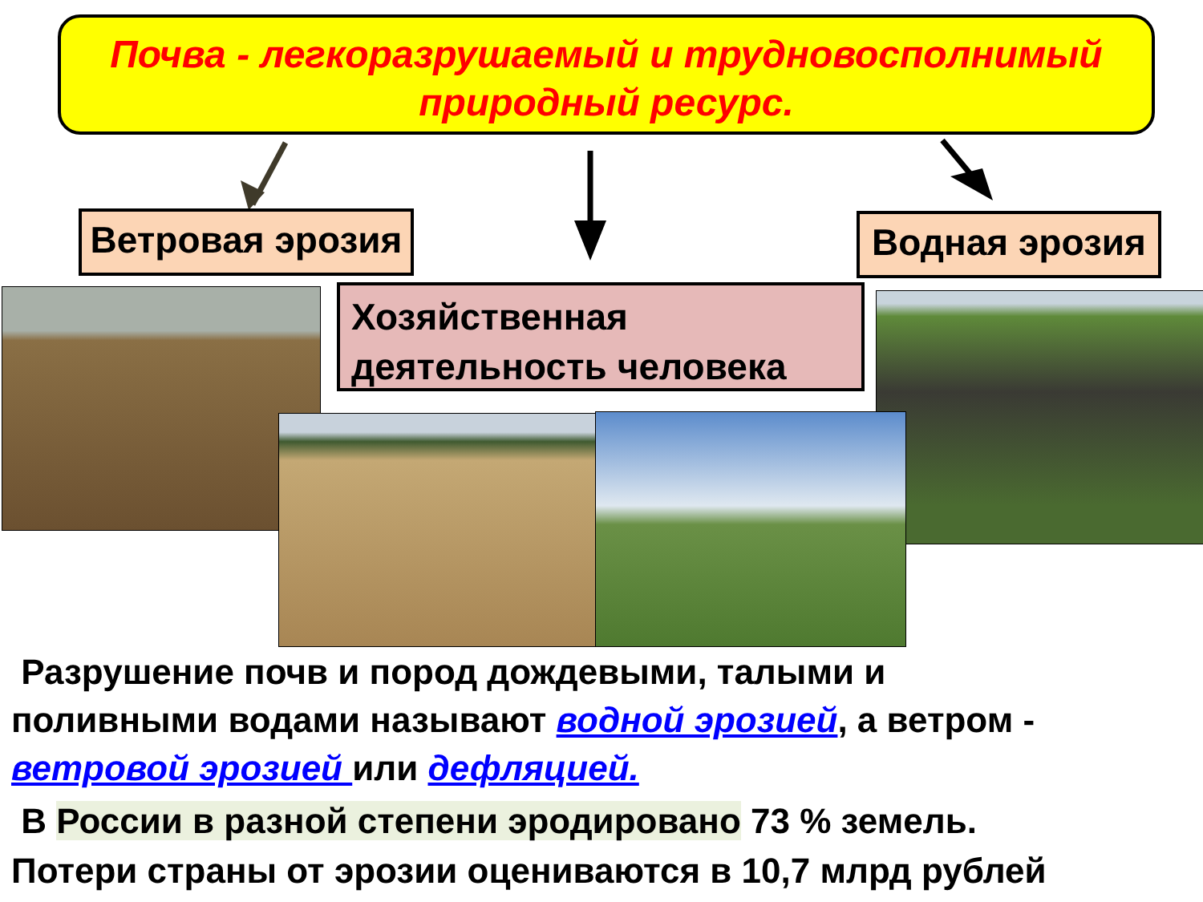Почва - легкоразрушаемый и трудновосполнимый природный ресурс.
Ветровая эрозия
Водная эрозия
Хозяйственная деятельность человека
Разрушение почв и пород дождевыми, талыми и
поливными водами называют водной эрозией, а ветром - ветровой эрозией или дефляцией.
В России в разной степени эродировано 73 % земель.
Потери страны от эрозии оцениваются в 10,7 млрд рублей